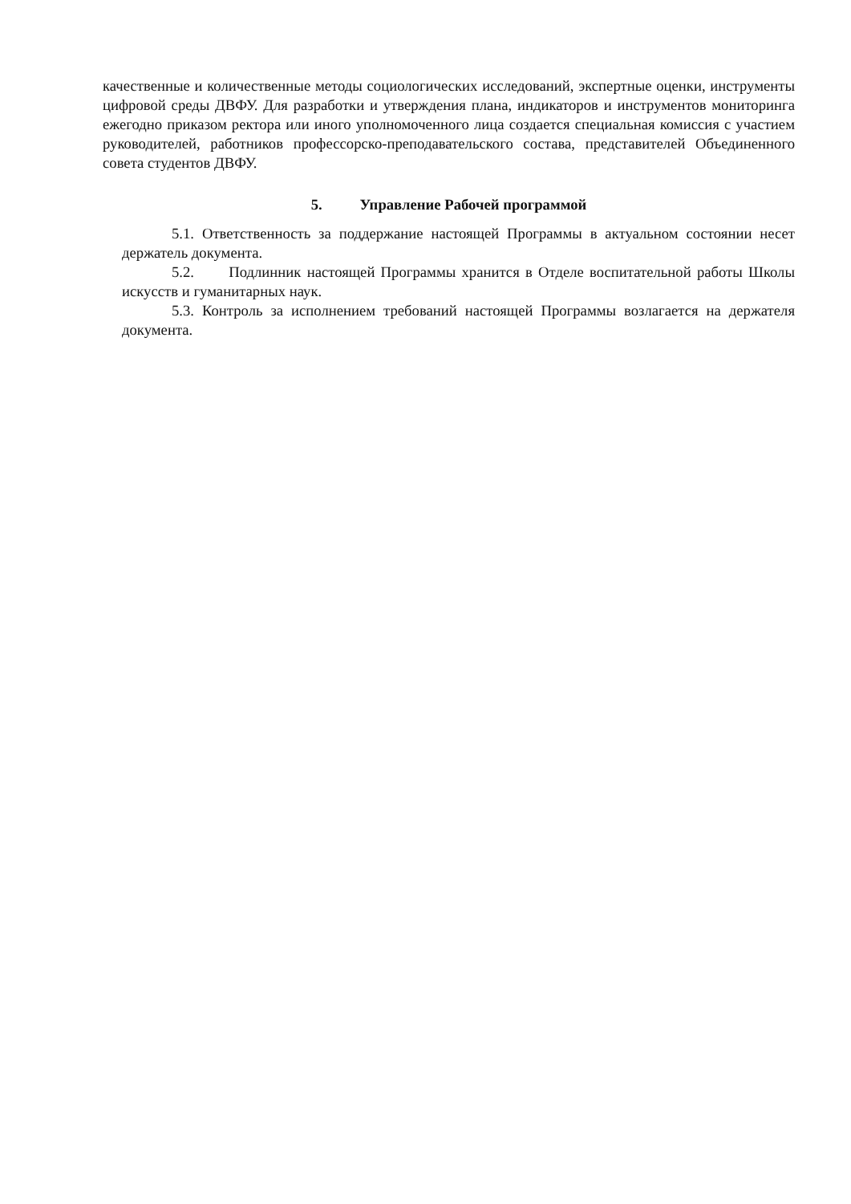качественные и количественные методы социологических исследований, экспертные оценки, инструменты цифровой среды ДВФУ. Для разработки и утверждения плана, индикаторов и инструментов мониторинга ежегодно приказом ректора или иного уполномоченного лица создается специальная комиссия с участием руководителей, работников профессорско-преподавательского состава, представителей Объединенного совета студентов ДВФУ.
5. Управление Рабочей программой
5.1. Ответственность за поддержание настоящей Программы в актуальном состоянии несет держатель документа.
5.2. Подлинник настоящей Программы хранится в Отделе воспитательной работы Школы искусств и гуманитарных наук.
5.3. Контроль за исполнением требований настоящей Программы возлагается на держателя документа.